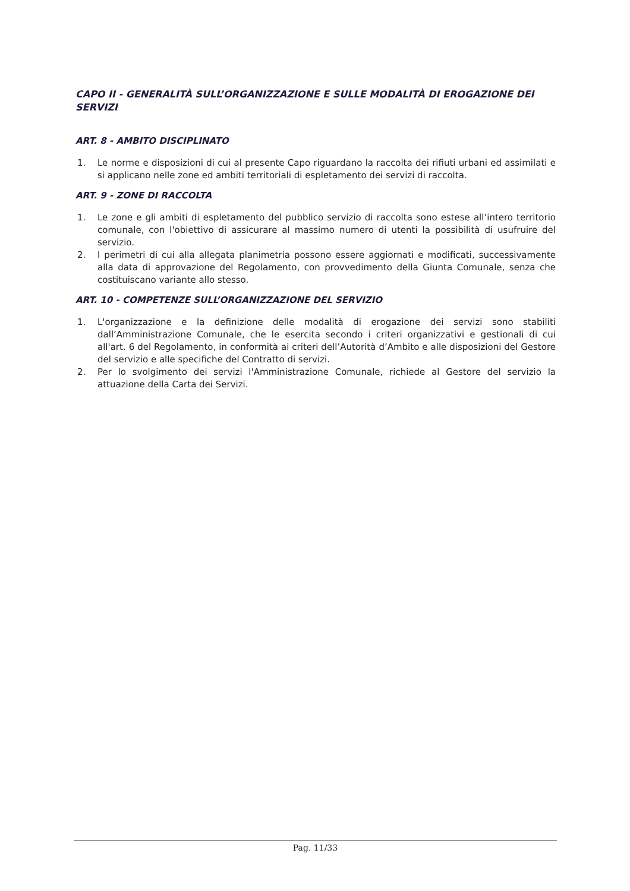CAPO II - GENERALITÀ SULL’ORGANIZZAZIONE E SULLE MODALITÀ DI EROGAZIONE DEI SERVIZI
ART. 8 - AMBITO DISCIPLINATO
1. Le norme e disposizioni di cui al presente Capo riguardano la raccolta dei rifiuti urbani ed assimilati e si applicano nelle zone ed ambiti territoriali di espletamento dei servizi di raccolta.
ART. 9 - ZONE DI RACCOLTA
1. Le zone e gli ambiti di espletamento del pubblico servizio di raccolta sono estese all’intero territorio comunale, con l'obiettivo di assicurare al massimo numero di utenti la possibilità di usufruire del servizio.
2. I perimetri di cui alla allegata planimetria possono essere aggiornati e modificati, successivamente alla data di approvazione del Regolamento, con provvedimento della Giunta Comunale, senza che costituiscano variante allo stesso.
ART. 10 - COMPETENZE SULL’ORGANIZZAZIONE DEL SERVIZIO
1. L'organizzazione e la definizione delle modalità di erogazione dei servizi sono stabiliti dall’Amministrazione Comunale, che le esercita secondo i criteri organizzativi e gestionali di cui all'art. 6 del Regolamento, in conformità ai criteri dell’Autorità d’Ambito e alle disposizioni del Gestore del servizio e alle specifiche del Contratto di servizi.
2. Per lo svolgimento dei servizi l'Amministrazione Comunale, richiede al Gestore del servizio la attuazione della Carta dei Servizi.
Pag. 11/33